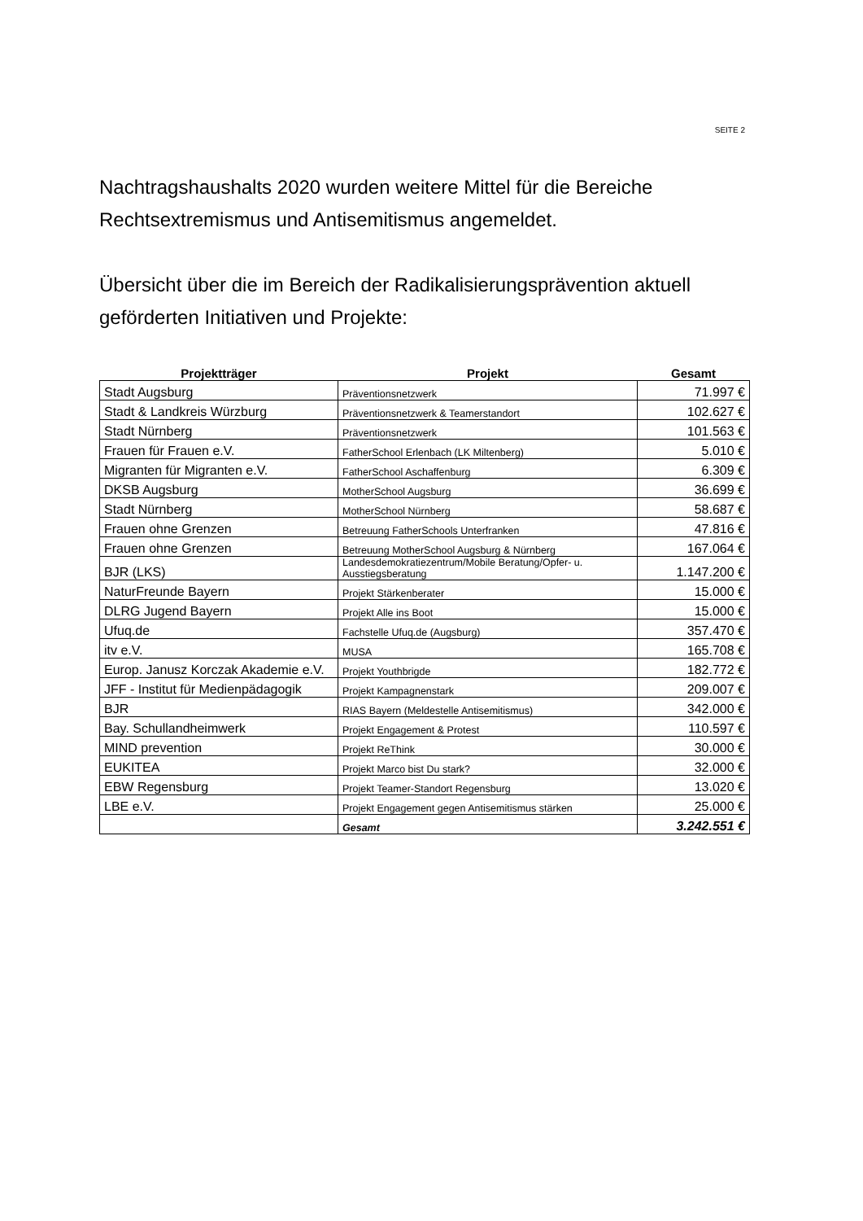SEITE 2
Nachtragshaushalts 2020 wurden weitere Mittel für die Bereiche Rechtsextremismus und Antisemitismus angemeldet.
Übersicht über die im Bereich der Radikalisierungsprävention aktuell geförderten Initiativen und Projekte:
| Projektträger | Projekt | Gesamt |
| --- | --- | --- |
| Stadt Augsburg | Präventionsnetzwerk | 71.997 € |
| Stadt & Landkreis Würzburg | Präventionsnetzwerk & Teamerstandort | 102.627 € |
| Stadt Nürnberg | Präventionsnetzwerk | 101.563 € |
| Frauen für Frauen e.V. | FatherSchool Erlenbach (LK Miltenberg) | 5.010 € |
| Migranten für Migranten e.V. | FatherSchool Aschaffenburg | 6.309 € |
| DKSB Augsburg | MotherSchool Augsburg | 36.699 € |
| Stadt Nürnberg | MotherSchool Nürnberg | 58.687 € |
| Frauen ohne Grenzen | Betreuung FatherSchools Unterfranken | 47.816 € |
| Frauen ohne Grenzen | Betreuung MotherSchool Augsburg & Nürnberg | 167.064 € |
| BJR (LKS) | Landesdemokratiezentrum/Mobile Beratung/Opfer- u. Ausstiegsberatung | 1.147.200 € |
| NaturFreunde Bayern | Projekt Stärkenberater | 15.000 € |
| DLRG Jugend Bayern | Projekt Alle ins Boot | 15.000 € |
| Ufuq.de | Fachstelle Ufuq.de (Augsburg) | 357.470 € |
| itv e.V. | MUSA | 165.708 € |
| Europ. Janusz Korczak Akademie e.V. | Projekt Youthbrigde | 182.772 € |
| JFF - Institut für Medienpädagogik | Projekt Kampagnenstark | 209.007 € |
| BJR | RIAS Bayern (Meldestelle Antisemitismus) | 342.000 € |
| Bay. Schullandheimwerk | Projekt Engagement & Protest | 110.597 € |
| MIND prevention | Projekt ReThink | 30.000 € |
| EUKITEA | Projekt Marco bist Du stark? | 32.000 € |
| EBW Regensburg | Projekt Teamer-Standort Regensburg | 13.020 € |
| LBE e.V. | Projekt Engagement gegen Antisemitismus stärken | 25.000 € |
| | Gesamt | 3.242.551 € |